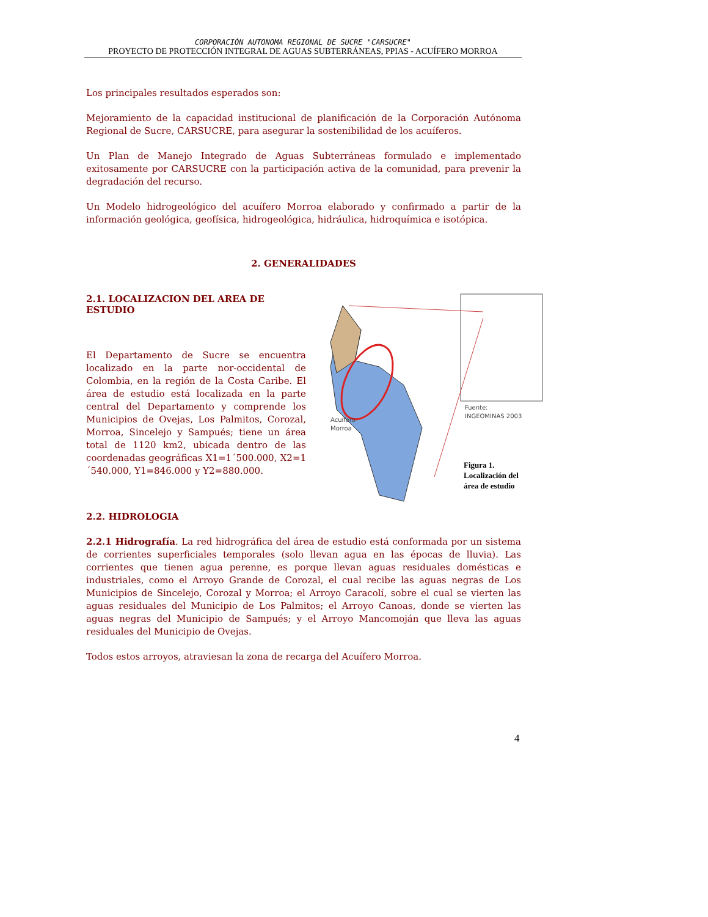CORPORACIÓN AUTONOMA REGIONAL DE SUCRE "CARSUCRE"
PROYECTO DE PROTECCIÓN INTEGRAL DE AGUAS SUBTERRÁNEAS, PPIAS - ACUÍFERO MORROA
Los principales resultados esperados son:
Mejoramiento de la capacidad institucional de planificación de la Corporación Autónoma Regional de Sucre, CARSUCRE, para asegurar la sostenibilidad de los acuíferos.
Un Plan de Manejo Integrado de Aguas Subterráneas formulado e implementado exitosamente por CARSUCRE con la participación activa de la comunidad, para prevenir la degradación del recurso.
Un Modelo hidrogeológico del acuífero Morroa elaborado y confirmado a partir de la información geológica, geofísica, hidrogeológica, hidráulica, hidroquímica e isotópica.
2. GENERALIDADES
2.1. LOCALIZACION DEL AREA DE ESTUDIO
El Departamento de Sucre se encuentra localizado en la parte nor-occidental de Colombia, en la región de la Costa Caribe. El área de estudio está localizada en la parte central del Departamento y comprende los Municipios de Ovejas, Los Palmitos, Corozal, Morroa, Sincelejo y Sampués; tiene un área total de 1120 km2, ubicada dentro de las coordenadas geográficas X1=1´500.000, X2=1´540.000, Y1=846.000 y Y2=880.000.
Acuífero
Morroa
Fuente:
INGEOMINAS 2003
Figura 1.
Localización del
área de estudio
2.2. HIDROLOGIA
2.2.1 Hidrografía. La red hidrográfica del área de estudio está conformada por un sistema de corrientes superficiales temporales (solo llevan agua en las épocas de lluvia). Las corrientes que tienen agua perenne, es porque llevan aguas residuales domésticas e industriales, como el Arroyo Grande de Corozal, el cual recibe las aguas negras de Los Municipios de Sincelejo, Corozal y Morroa; el Arroyo Caracolí, sobre el cual se vierten las aguas residuales del Municipio de Los Palmitos; el Arroyo Canoas, donde se vierten las aguas negras del Municipio de Sampués; y el Arroyo Mancomoján que lleva las aguas residuales del Municipio de Ovejas.
Todos estos arroyos, atraviesan la zona de recarga del Acuífero Morroa.
4